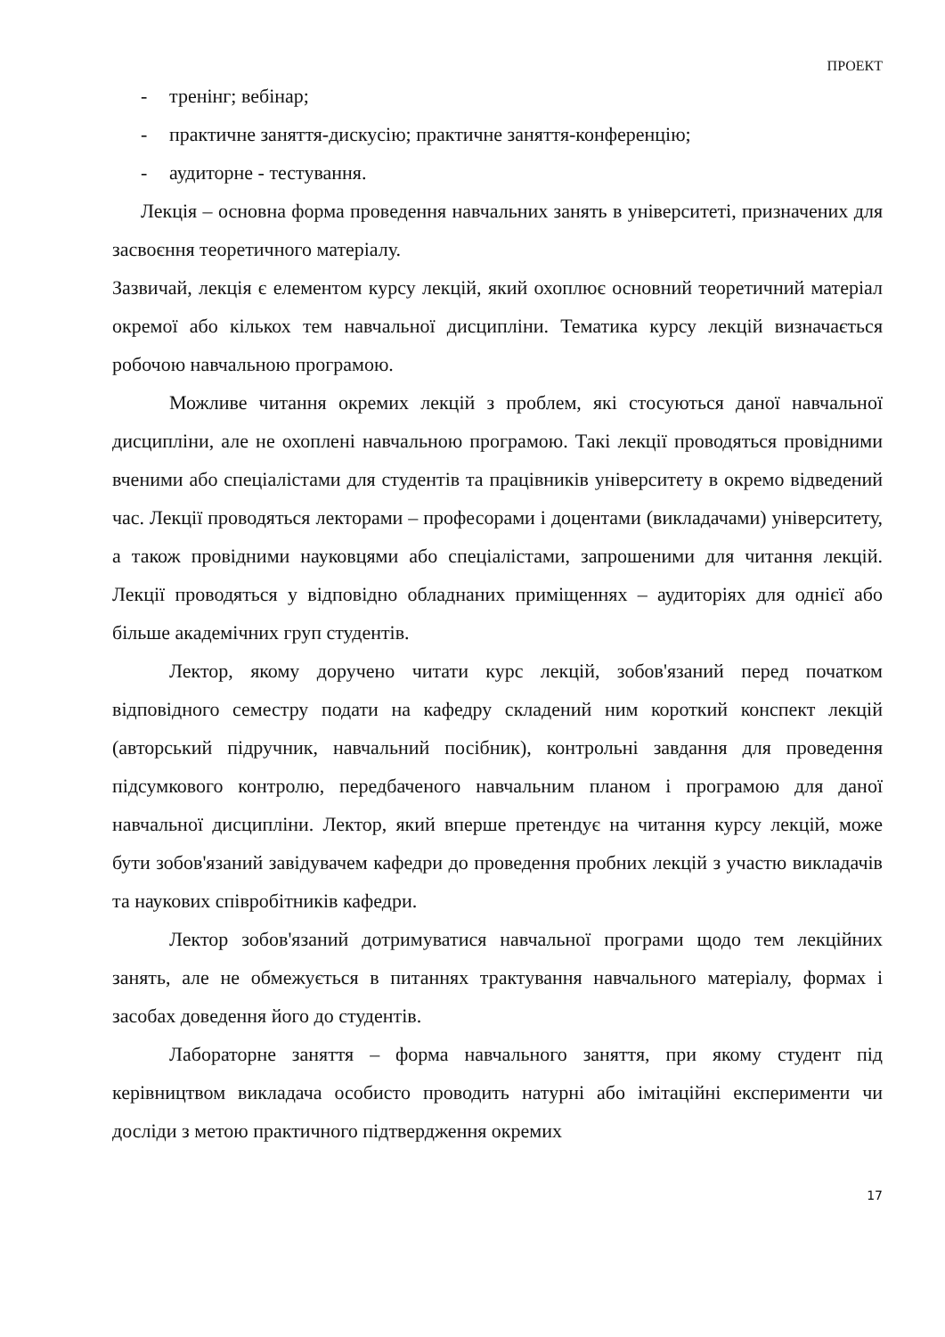ПРОЕКТ
- тренінг; вебінар;
- практичне заняття-дискусію; практичне заняття-конференцію;
- аудиторне - тестування.
Лекція – основна форма проведення навчальних занять в університеті, призначених для засвоєння теоретичного матеріалу.
Зазвичай, лекція є елементом курсу лекцій, який охоплює основний теоретичний матеріал окремої або кількох тем навчальної дисципліни. Тематика курсу лекцій визначається робочою навчальною програмою.
Можливе читання окремих лекцій з проблем, які стосуються даної навчальної дисципліни, але не охоплені навчальною програмою. Такі лекції проводяться провідними вченими або спеціалістами для студентів та працівників університету в окремо відведений час. Лекції проводяться лекторами – професорами і доцентами (викладачами) університету, а також провідними науковцями або спеціалістами, запрошеними для читання лекцій. Лекції проводяться у відповідно обладнаних приміщеннях – аудиторіях для однієї або більше академічних груп студентів.
Лектор, якому доручено читати курс лекцій, зобов'язаний перед початком відповідного семестру подати на кафедру складений ним короткий конспект лекцій (авторський підручник, навчальний посібник), контрольні завдання для проведення підсумкового контролю, передбаченого навчальним планом і програмою для даної навчальної дисципліни. Лектор, який вперше претендує на читання курсу лекцій, може бути зобов'язаний завідувачем кафедри до проведення пробних лекцій з участю викладачів та наукових співробітників кафедри.
Лектор зобов'язаний дотримуватися навчальної програми щодо тем лекційних занять, але не обмежується в питаннях трактування навчального матеріалу, формах і засобах доведення його до студентів.
Лабораторне заняття – форма навчального заняття, при якому студент під керівництвом викладача особисто проводить натурні або імітаційні експерименти чи досліди з метою практичного підтвердження окремих
17